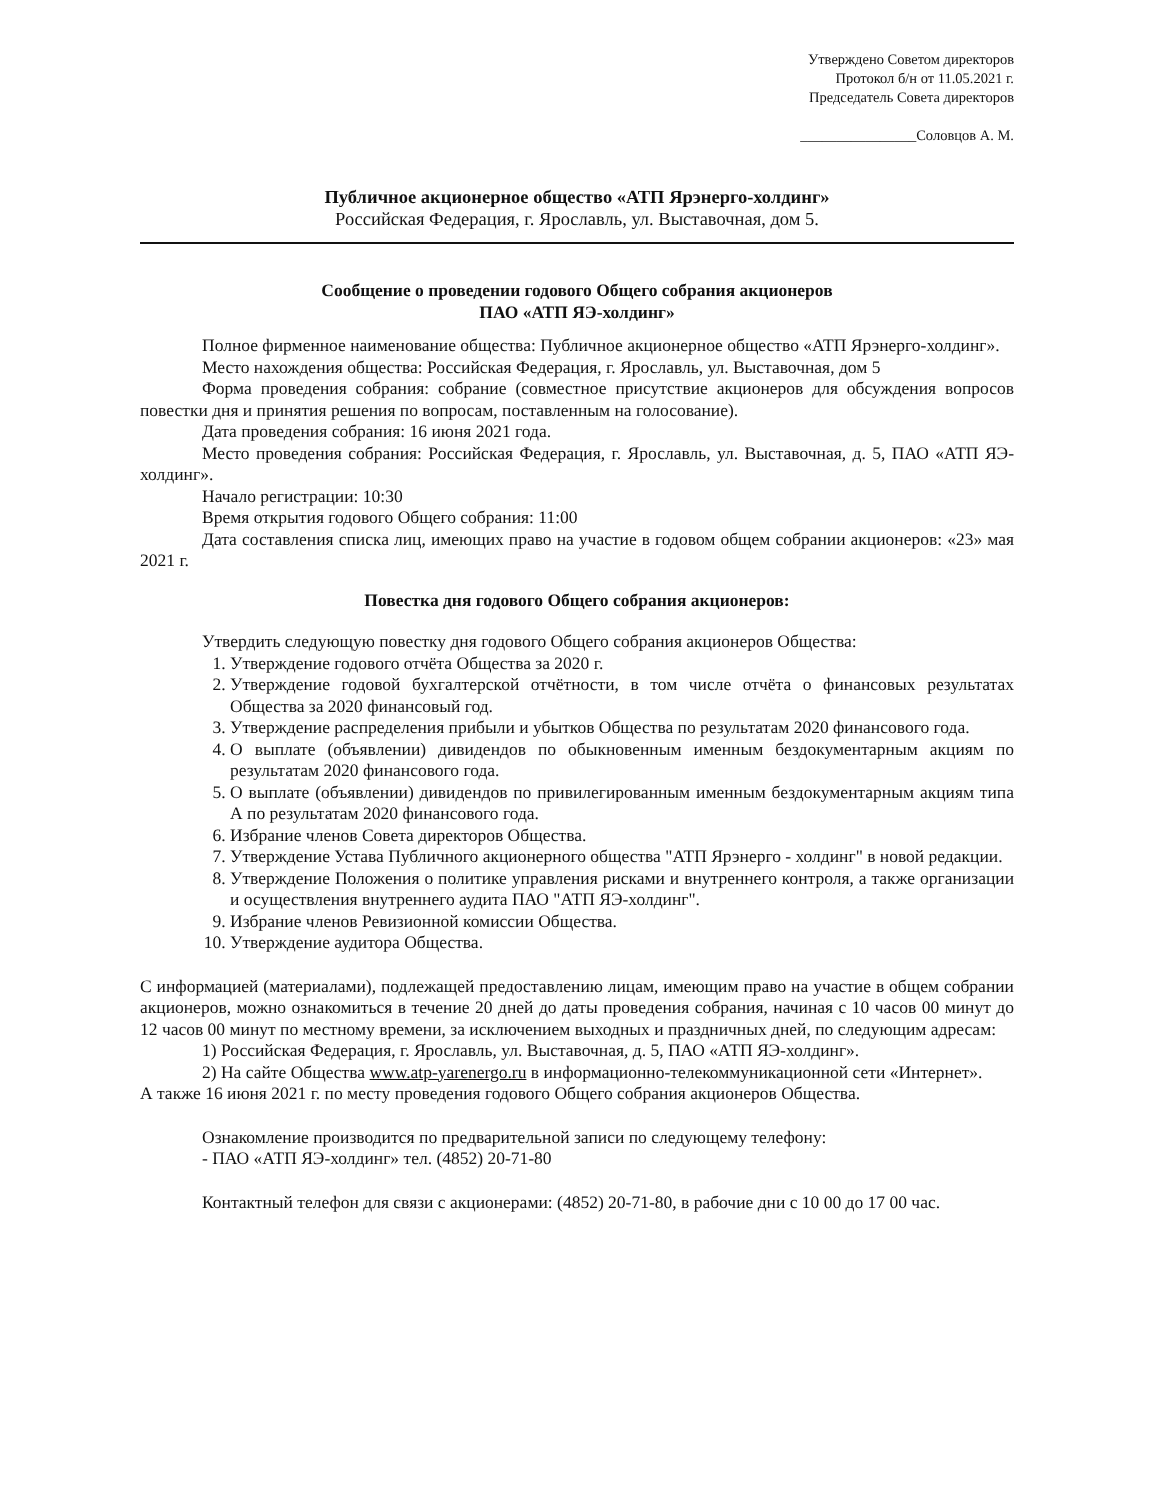Утверждено Советом директоров
Протокол б/н от 11.05.2021 г.
Председатель Совета директоров
________________Соловцов А. М.
Публичное акционерное общество «АТП Ярэнерго-холдинг»
Российская Федерация, г. Ярославль, ул. Выставочная, дом 5.
Сообщение о проведении годового Общего собрания акционеров
ПАО «АТП ЯЭ-холдинг»
Полное фирменное наименование общества: Публичное акционерное общество «АТП Ярэнерго-холдинг».
Место нахождения общества: Российская Федерация, г. Ярославль, ул. Выставочная, дом 5
Форма проведения собрания: собрание (совместное присутствие акционеров для обсуждения вопросов повестки дня и принятия решения по вопросам, поставленным на голосование).
Дата проведения собрания: 16 июня 2021 года.
Место проведения собрания: Российская Федерация, г. Ярославль, ул. Выставочная, д. 5, ПАО «АТП ЯЭ-холдинг».
Начало регистрации: 10:30
Время открытия годового Общего собрания: 11:00
Дата составления списка лиц, имеющих право на участие в годовом общем собрании акционеров: «23» мая 2021 г.
Повестка дня годового Общего собрания акционеров:
Утвердить следующую повестку дня годового Общего собрания акционеров Общества:
1. Утверждение годового отчёта Общества за 2020 г.
2. Утверждение годовой бухгалтерской отчётности, в том числе отчёта о финансовых результатах Общества за 2020 финансовый год.
3. Утверждение распределения прибыли и убытков Общества по результатам 2020 финансового года.
4. О выплате (объявлении) дивидендов по обыкновенным именным бездокументарным акциям по результатам 2020 финансового года.
5. О выплате (объявлении) дивидендов по привилегированным именным бездокументарным акциям типа А по результатам 2020 финансового года.
6. Избрание членов Совета директоров Общества.
7. Утверждение Устава Публичного акционерного общества "АТП Ярэнерго - холдинг" в новой редакции.
8. Утверждение Положения о политике управления рисками и внутреннего контроля, а также организации и осуществления внутреннего аудита ПАО "АТП ЯЭ-холдинг".
9. Избрание членов Ревизионной комиссии Общества.
10. Утверждение аудитора Общества.
С информацией (материалами), подлежащей предоставлению лицам, имеющим право на участие в общем собрании акционеров, можно ознакомиться в течение 20 дней до даты проведения собрания, начиная с 10 часов 00 минут до 12 часов 00 минут по местному времени, за исключением выходных и праздничных дней, по следующим адресам:
1) Российская Федерация, г. Ярославль, ул. Выставочная, д. 5, ПАО «АТП ЯЭ-холдинг».
2) На сайте Общества www.atp-yarenergo.ru в информационно-телекоммуникационной сети «Интернет».
А также 16 июня 2021 г. по месту проведения годового Общего собрания акционеров Общества.
Ознакомление производится по предварительной записи по следующему телефону:
- ПАО «АТП ЯЭ-холдинг» тел. (4852) 20-71-80
Контактный телефон для связи с акционерами: (4852) 20-71-80, в рабочие дни с 10 00 до 17 00 час.